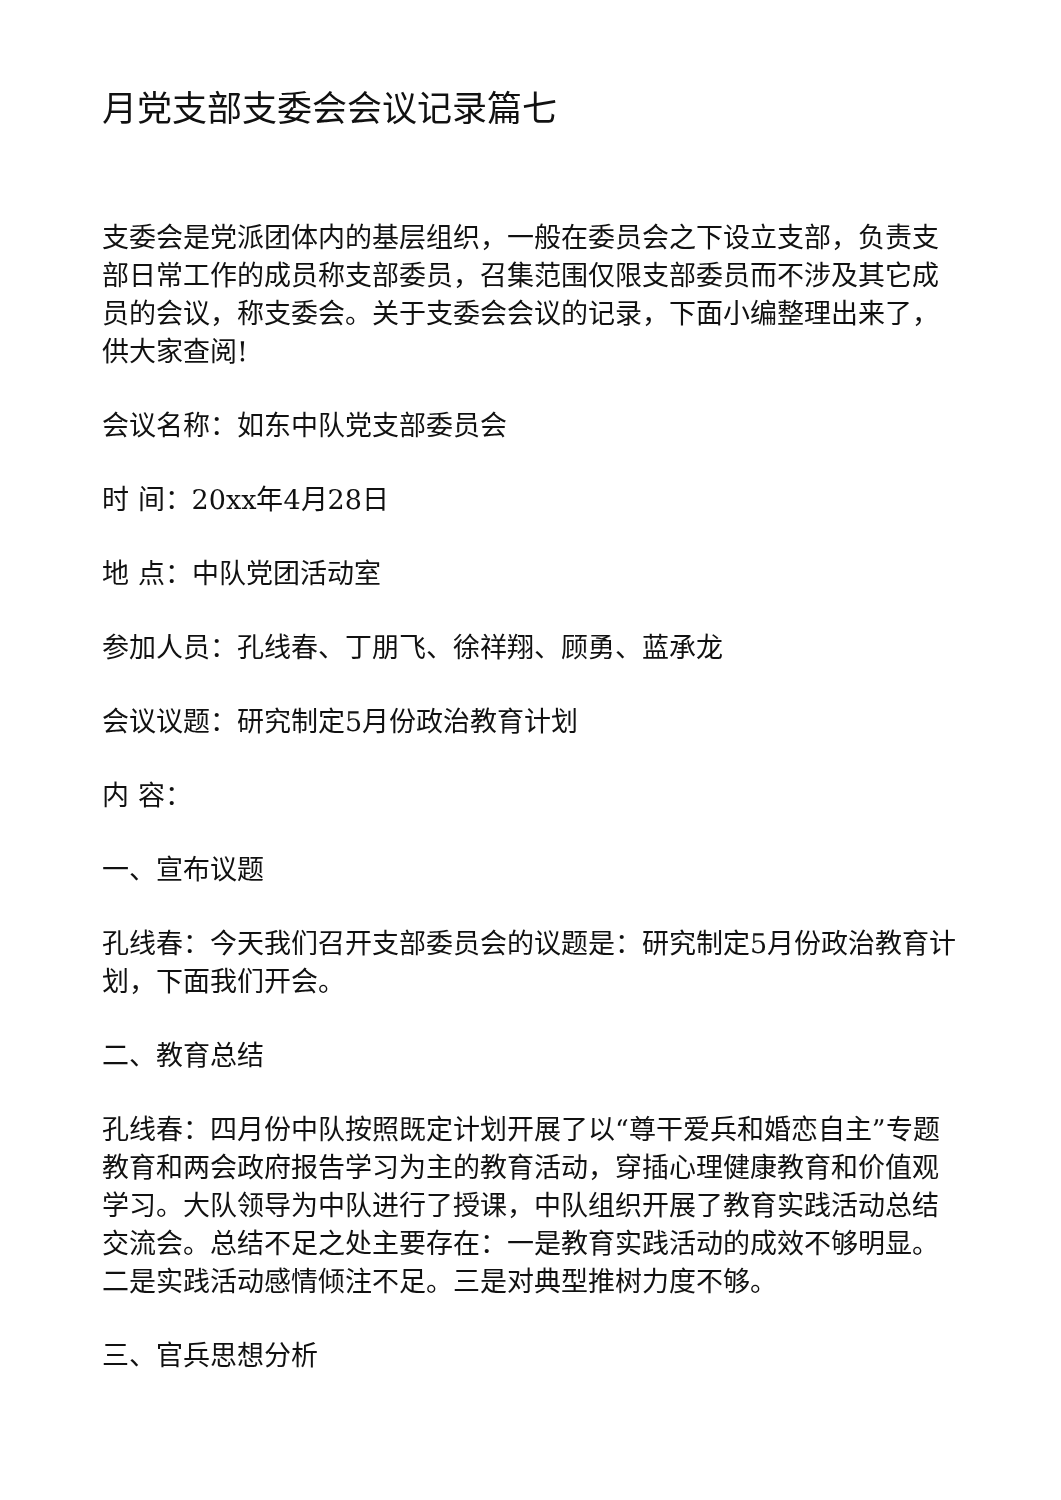月党支部支委会会议记录篇七
支委会是党派团体内的基层组织，一般在委员会之下设立支部，负责支部日常工作的成员称支部委员，召集范围仅限支部委员而不涉及其它成员的会议，称支委会。关于支委会会议的记录，下面小编整理出来了，供大家查阅!
会议名称：如东中队党支部委员会
时 间：20xx年4月28日
地 点：中队党团活动室
参加人员：孔线春、丁朋飞、徐祥翔、顾勇、蓝承龙
会议议题：研究制定5月份政治教育计划
内 容：
一、宣布议题
孔线春：今天我们召开支部委员会的议题是：研究制定5月份政治教育计划，下面我们开会。
二、教育总结
孔线春：四月份中队按照既定计划开展了以“尊干爱兵和婚恋自主”专题教育和两会政府报告学习为主的教育活动，穿插心理健康教育和价值观学习。大队领导为中队进行了授课，中队组织开展了教育实践活动总结交流会。总结不足之处主要存在：一是教育实践活动的成效不够明显。二是实践活动感情倾注不足。三是对典型推树力度不够。
三、官兵思想分析